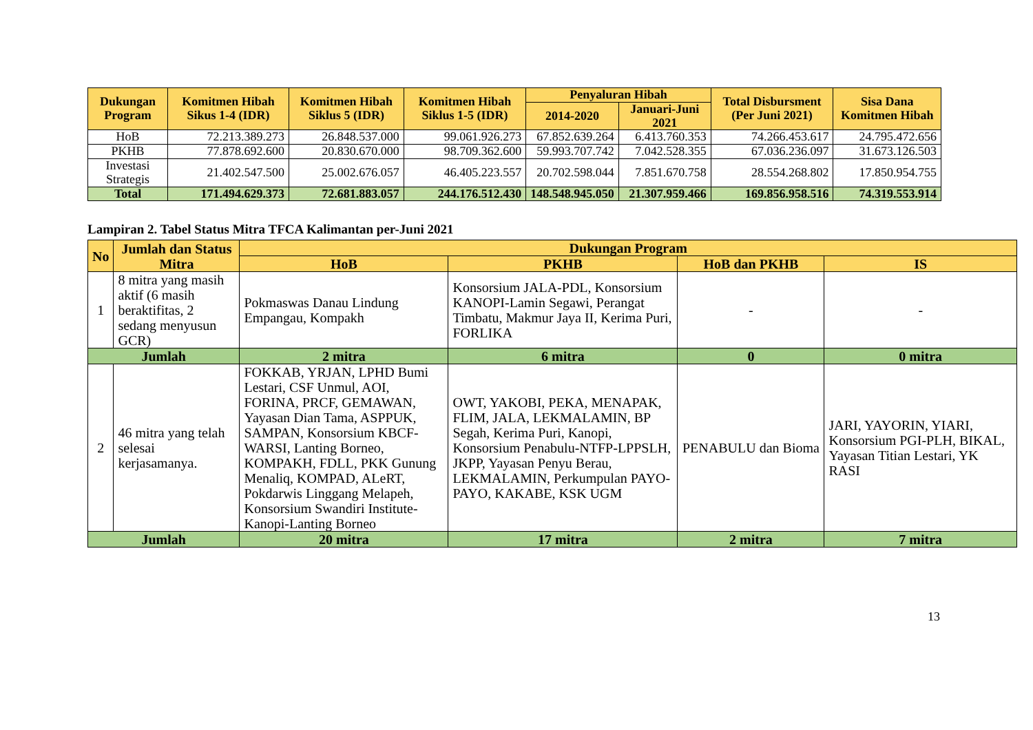| Dukungan Program | Komitmen Hibah Sikus 1-4 (IDR) | Komitmen Hibah Siklus 5 (IDR) | Komitmen Hibah Siklus 1-5 (IDR) | Penyaluran Hibah | | Total Disbursment (Per Juni 2021) | Sisa Dana Komitmen Hibah |
| --- | --- | --- | --- | --- | --- | --- | --- |
| | | | | 2014-2020 | Januari-Juni 2021 | | |
| HoB | 72.213.389.273 | 26.848.537.000 | 99.061.926.273 | 67.852.639.264 | 6.413.760.353 | 74.266.453.617 | 24.795.472.656 |
| PKHB | 77.878.692.600 | 20.830.670.000 | 98.709.362.600 | 59.993.707.742 | 7.042.528.355 | 67.036.236.097 | 31.673.126.503 |
| Investasi Strategis | 21.402.547.500 | 25.002.676.057 | 46.405.223.557 | 20.702.598.044 | 7.851.670.758 | 28.554.268.802 | 17.850.954.755 |
| Total | 171.494.629.373 | 72.681.883.057 | 244.176.512.430 | 148.548.945.050 | 21.307.959.466 | 169.856.958.516 | 74.319.553.914 |
Lampiran 2. Tabel Status Mitra TFCA Kalimantan per-Juni 2021
| No | Jumlah dan Status Mitra | Dukungan Program | | | |
| --- | --- | --- | --- | --- | --- |
| | | HoB | PKHB | HoB dan PKHB | IS |
| 1 | 8 mitra yang masih aktif (6 masih beraktifitas, 2 sedang menyusun GCR) | Pokmaswas Danau Lindung Empangau, Kompakh | Konsorsium JALA-PDL, Konsorsium KANOPI-Lamin Segawi, Perangat Timbatu, Makmur Jaya II, Kerima Puri, FORLIKA | - | - |
| Jumlah | | 2 mitra | 6 mitra | 0 | 0 mitra |
| 2 | 46 mitra yang telah selesai kerjasamanya. | FOKKAB, YRJAN, LPHD Bumi Lestari, CSF Unmul, AOI, FORINA, PRCF, GEMAWAN, Yayasan Dian Tama, ASPPUK, SAMPAN, Konsorsium KBCF-WARSI, Lanting Borneo, KOMPAKH, FDLL, PKK Gunung Menaliq, KOMPAD, ALeRT, Pokdarwis Linggang Melapeh, Konsorsium Swandiri Institute-Kanopi-Lanting Borneo | OWT, YAKOBI, PEKA, MENAPAK, FLIM, JALA, LEKMALAMIN, BP Segah, Kerima Puri, Kanopi, Konsorsium Penabulu-NTFP-LPPSLH, JKPP, Yayasan Penyu Berau, LEKMALAMIN, Perkumpulan PAYO-PAYO, KAKABE, KSK UGM | PENABULU dan Bioma | JARI, YAYORIN, YIARI, Konsorsium PGI-PLH, BIKAL, Yayasan Titian Lestari, YK RASI |
| Jumlah | | 20 mitra | 17 mitra | 2 mitra | 7 mitra |
13